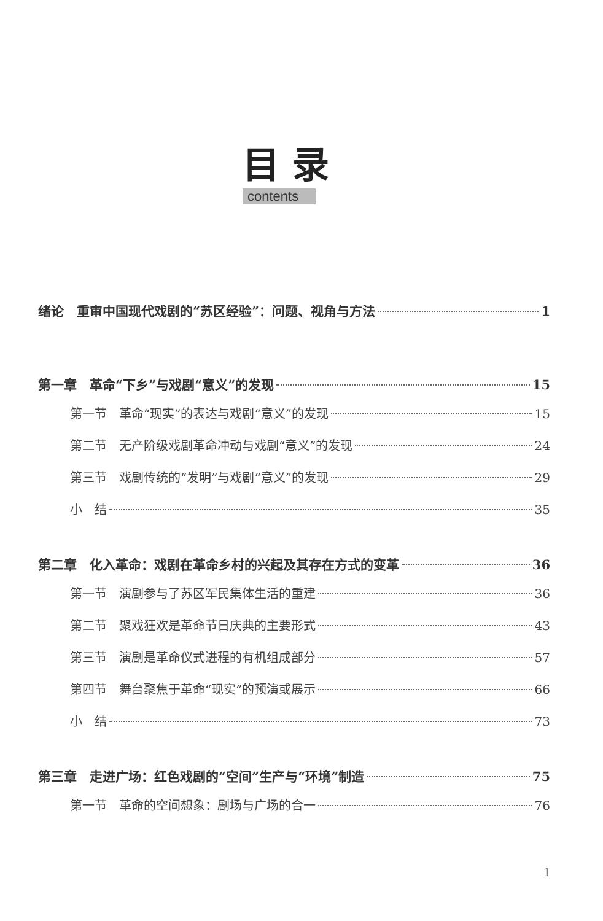目 录
contents
绪论　重审中国现代戏剧的“苏区经验”：问题、视角与方法 1
第一章　革命“下乡”与戏剧“意义”的发现 15
第一节　革命“现实”的表达与戏剧“意义”的发现 15
第二节　无产阶级戏剧革命冲动与戏剧“意义”的发现 24
第三节　戏剧传统的“发明”与戏剧“意义”的发现 29
小　结 35
第二章　化入革命：戏剧在革命乡村的兴起及其存在方式的变革 36
第一节　演剧参与了苏区军民集体生活的重建 36
第二节　聚戏狂欢是革命节日庆典的主要形式 43
第三节　演剧是革命仪式进程的有机组成部分 57
第四节　舞台聚焦于革命“现实”的预演或展示 66
小　结 73
第三章　走进广场：红色戏剧的“空间”生产与“环境”制造 75
第一节　革命的空间想象：剧场与广场的合一 76
1